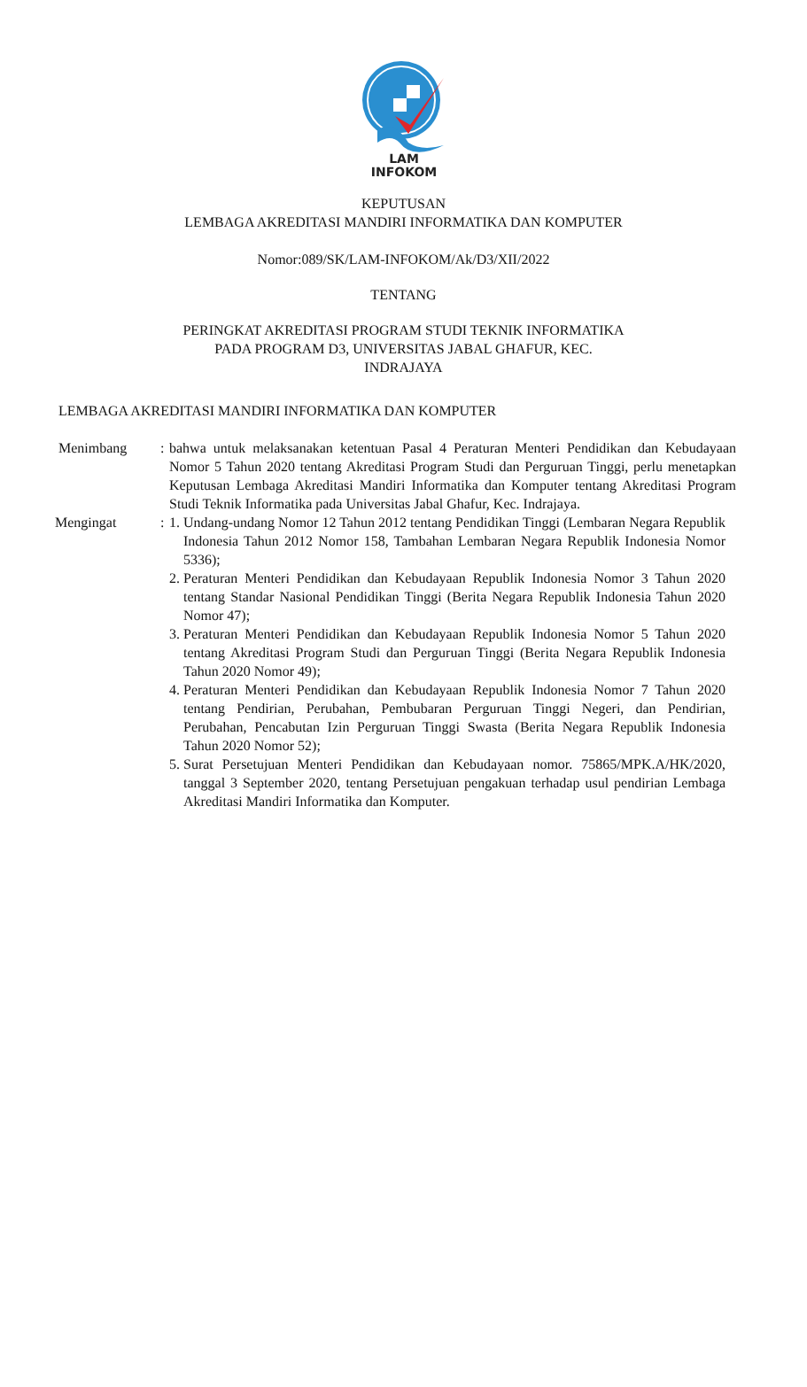LAM
INFOKOM
KEPUTUSAN
LEMBAGA AKREDITASI MANDIRI INFORMATIKA DAN KOMPUTER
Nomor:089/SK/LAM-INFOKOM/Ak/D3/XII/2022
TENTANG
PERINGKAT AKREDITASI PROGRAM STUDI TEKNIK INFORMATIKA
PADA PROGRAM D3, UNIVERSITAS JABAL GHAFUR, KEC.
INDRAJAYA
LEMBAGA AKREDITASI MANDIRI INFORMATIKA DAN KOMPUTER
Menimbang : bahwa untuk melaksanakan ketentuan Pasal 4 Peraturan Menteri Pendidikan dan Kebudayaan Nomor 5 Tahun 2020 tentang Akreditasi Program Studi dan Perguruan Tinggi, perlu menetapkan Keputusan Lembaga Akreditasi Mandiri Informatika dan Komputer tentang Akreditasi Program Studi Teknik Informatika pada Universitas Jabal Ghafur, Kec. Indrajaya.
Mengingat : 1. Undang-undang Nomor 12 Tahun 2012 tentang Pendidikan Tinggi (Lembaran Negara Republik Indonesia Tahun 2012 Nomor 158, Tambahan Lembaran Negara Republik Indonesia Nomor 5336);
2. Peraturan Menteri Pendidikan dan Kebudayaan Republik Indonesia Nomor 3 Tahun 2020 tentang Standar Nasional Pendidikan Tinggi (Berita Negara Republik Indonesia Tahun 2020 Nomor 47);
3. Peraturan Menteri Pendidikan dan Kebudayaan Republik Indonesia Nomor 5 Tahun 2020 tentang Akreditasi Program Studi dan Perguruan Tinggi (Berita Negara Republik Indonesia Tahun 2020 Nomor 49);
4. Peraturan Menteri Pendidikan dan Kebudayaan Republik Indonesia Nomor 7 Tahun 2020 tentang Pendirian, Perubahan, Pembubaran Perguruan Tinggi Negeri, dan Pendirian, Perubahan, Pencabutan Izin Perguruan Tinggi Swasta (Berita Negara Republik Indonesia Tahun 2020 Nomor 52);
5. Surat Persetujuan Menteri Pendidikan dan Kebudayaan nomor. 75865/MPK.A/HK/2020, tanggal 3 September 2020, tentang Persetujuan pengakuan terhadap usul pendirian Lembaga Akreditasi Mandiri Informatika dan Komputer.